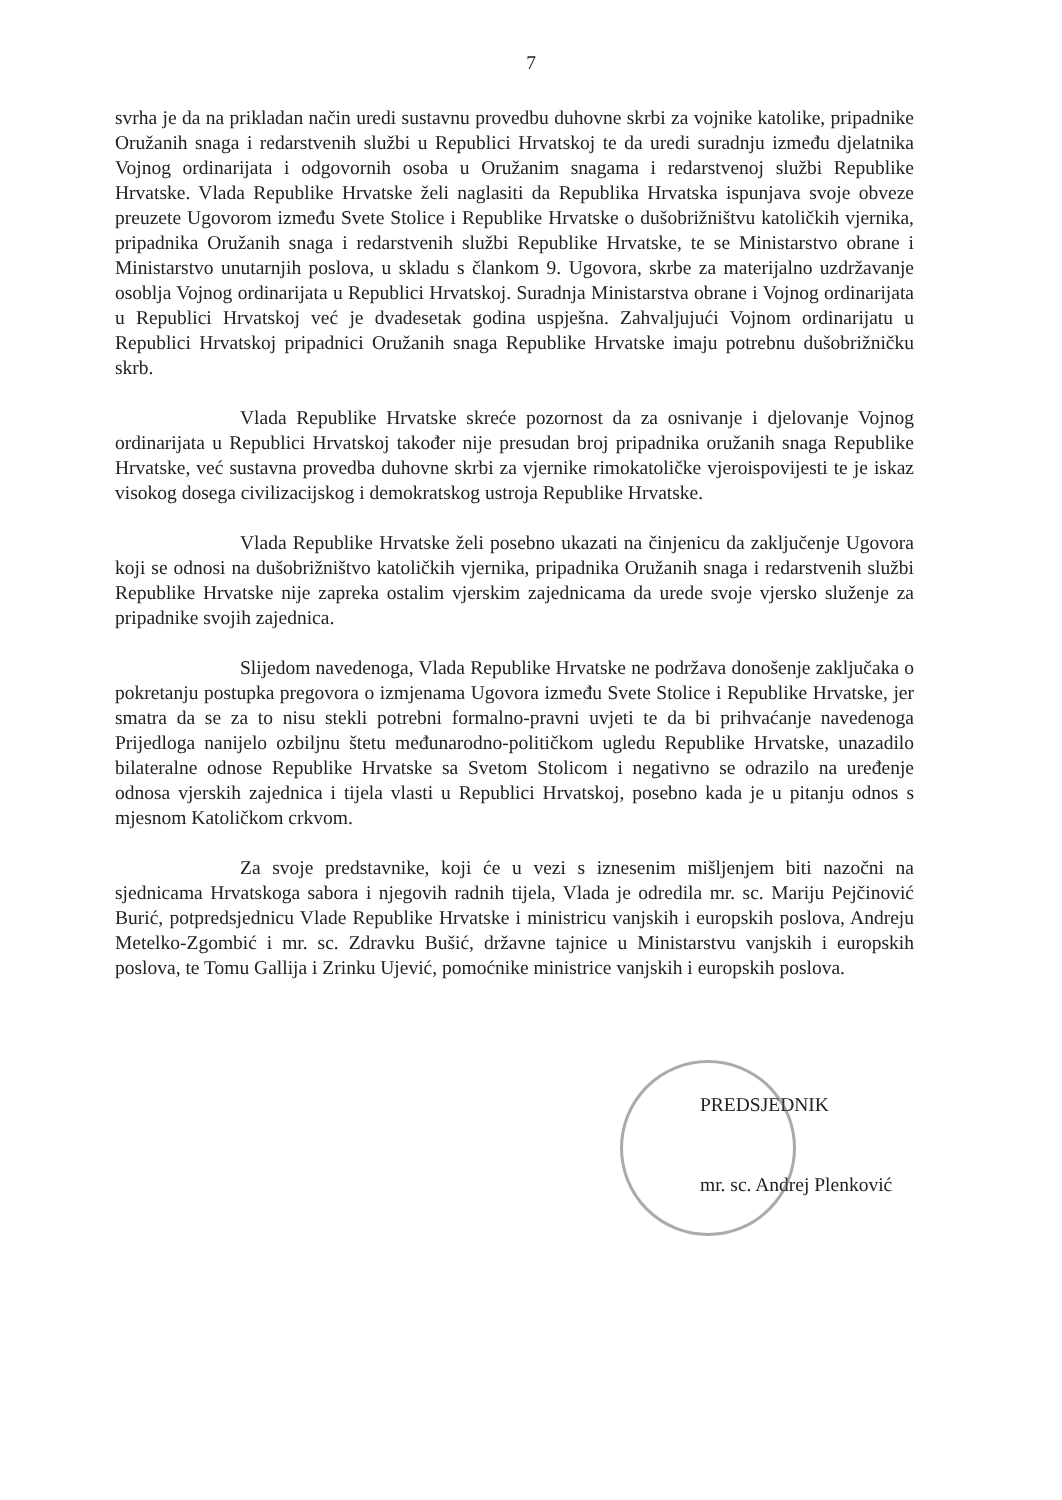7
svrha je da na prikladan način uredi sustavnu provedbu duhovne skrbi za vojnike katolike, pripadnike Oružanih snaga i redarstvenih službi u Republici Hrvatskoj te da uredi suradnju između djelatnika Vojnog ordinarijata i odgovornih osoba u Oružanim snagama i redarstvenoj službi Republike Hrvatske. Vlada Republike Hrvatske želi naglasiti da Republika Hrvatska ispunjava svoje obveze preuzete Ugovorom između Svete Stolice i Republike Hrvatske o dušobrižništvu katoličkih vjernika, pripadnika Oružanih snaga i redarstvenih službi Republike Hrvatske, te se Ministarstvo obrane i Ministarstvo unutarnjih poslova, u skladu s člankom 9. Ugovora, skrbe za materijalno uzdržavanje osoblja Vojnog ordinarijata u Republici Hrvatskoj. Suradnja Ministarstva obrane i Vojnog ordinarijata u Republici Hrvatskoj već je dvadesetak godina uspješna. Zahvaljujući Vojnom ordinarijatu u Republici Hrvatskoj pripadnici Oružanih snaga Republike Hrvatske imaju potrebnu dušobrižničku skrb.
Vlada Republike Hrvatske skreće pozornost da za osnivanje i djelovanje Vojnog ordinarijata u Republici Hrvatskoj također nije presudan broj pripadnika oružanih snaga Republike Hrvatske, već sustavna provedba duhovne skrbi za vjernike rimokatoličke vjeroispovijesti te je iskaz visokog dosega civilizacijskog i demokratskog ustroja Republike Hrvatske.
Vlada Republike Hrvatske želi posebno ukazati na činjenicu da zaključenje Ugovora koji se odnosi na dušobrižništvo katoličkih vjernika, pripadnika Oružanih snaga i redarstvenih službi Republike Hrvatske nije zapreka ostalim vjerskim zajednicama da urede svoje vjersko služenje za pripadnike svojih zajednica.
Slijedom navedenoga, Vlada Republike Hrvatske ne podržava donošenje zaključaka o pokretanju postupka pregovora o izmjenama Ugovora između Svete Stolice i Republike Hrvatske, jer smatra da se za to nisu stekli potrebni formalno-pravni uvjeti te da bi prihvaćanje navedenoga Prijedloga nanijelo ozbiljnu štetu međunarodno-političkom ugledu Republike Hrvatske, unazadilo bilateralne odnose Republike Hrvatske sa Svetom Stolicom i negativno se odrazilo na uređenje odnosa vjerskih zajednica i tijela vlasti u Republici Hrvatskoj, posebno kada je u pitanju odnos s mjesnom Katoličkom crkvom.
Za svoje predstavnike, koji će u vezi s iznesenim mišljenjem biti nazočni na sjednicama Hrvatskoga sabora i njegovih radnih tijela, Vlada je odredila mr. sc. Mariju Pejčinović Burić, potpredsjednicu Vlade Republike Hrvatske i ministricu vanjskih i europskih poslova, Andreju Metelko-Zgombić i mr. sc. Zdravku Bušić, državne tajnice u Ministarstvu vanjskih i europskih poslova, te Tomu Gallija i Zrinku Ujević, pomoćnike ministrice vanjskih i europskih poslova.
PREDSJEDNIK
mr. sc. Andrej Plenković